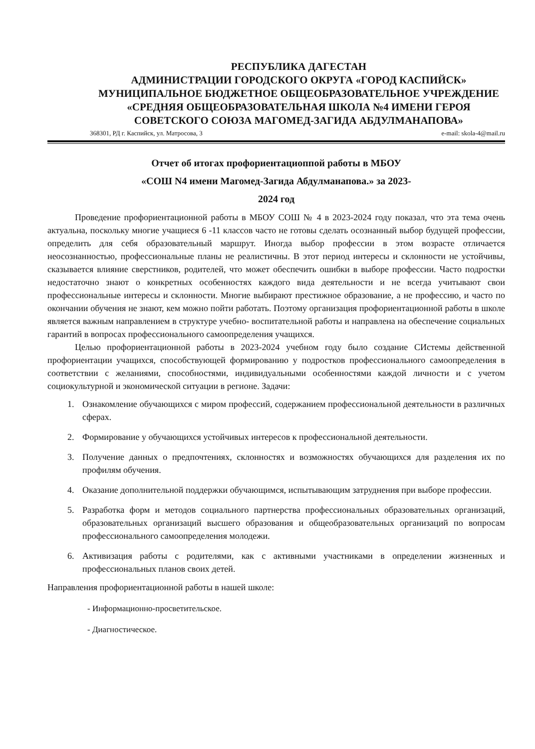РЕСПУБЛИКА ДАГЕСТАН
АДМИНИСТРАЦИИ ГОРОДСКОГО ОКРУГА «ГОРОД КАСПИЙСК»
МУНИЦИПАЛЬНОЕ БЮДЖЕТНОЕ ОБЩЕОБРАЗОВАТЕЛЬНОЕ УЧРЕЖДЕНИЕ
«СРЕДНЯЯ ОБЩЕОБРАЗОВАТЕЛЬНАЯ ШКОЛА №4 ИМЕНИ ГЕРОЯ
СОВЕТСКОГО СОЮЗА МАГОМЕД-ЗАГИДА АБДУЛМАНАПОВА»
368301, РД г. Каспийск, ул. Матросова, 3 e-mail: skola-4@mail.ru
Отчет об итогах профориентациоппой работы в МБОУ
«СОШ N4 имени Магомед-Загида Абдулманапова.» за 2023-
2024 год
Проведение профориентационной работы в МБОУ СОШ № 4 в 2023-2024 году показал, что эта тема очень актуальна, поскольку многие учащиеся 6 -11 классов часто не готовы сделать осознанный выбор будущей профессии, определить для себя образовательный маршрут. Иногда выбор профессии в этом возрасте отличается неосознанностью, профессиональные планы не реалистичны. В этот период интересы и склонности не устойчивы, сказывается влияние сверстников, родителей, что может обеспечить ошибки в выборе профессии. Часто подростки недостаточно знают о конкретных особенностях каждого вида деятельности и не всегда учитывают свои профессиональные интересы и склонности. Многие выбирают престижное образование, а не профессию, и часто по окончании обучения не знают, кем можно пойти работать. Поэтому организация профориентационной работы в школе является важным направлением в структуре учебно- воспитательной работы и направлена на обеспечение социальных гарантий в вопросах профессионального самоопределения учащихся.
Целью профориентационной работы в 2023-2024 учебном году было создание СИстемы действенной профориентации учащихся, способствующей формированию у подростков профессионального самоопределения в соответствии с желаниями, способностями, индивидуальными особенностями каждой личности и с учетом социокультурной и экономической ситуации в регионе. Задачи:
1. Ознакомление обучающихся с миром профессий, содержанием профессиональной деятельности в различных сферах.
2. Формирование у обучающихся устойчивых интересов к профессиональной деятельности.
3. Получение данных о предпочтениях, склонностях и возможностях обучающихся для разделения их по профилям обучения.
4. Оказание дополнительной поддержки обучающимся, испытывающим затруднения при выборе профессии.
5. Разработка форм и методов социального партнерства профессиональных образовательных организаций, образовательных организаций высшего образования и общеобразовательных организаций по вопросам профессионального самоопределения молодежи.
6. Активизация работы с родителями, как с активными участниками в определении жизненных и профессиональных планов своих детей.
Направления профориентационной работы в нашей школе:
- Информационно-просветительское.
- Диагностическое.